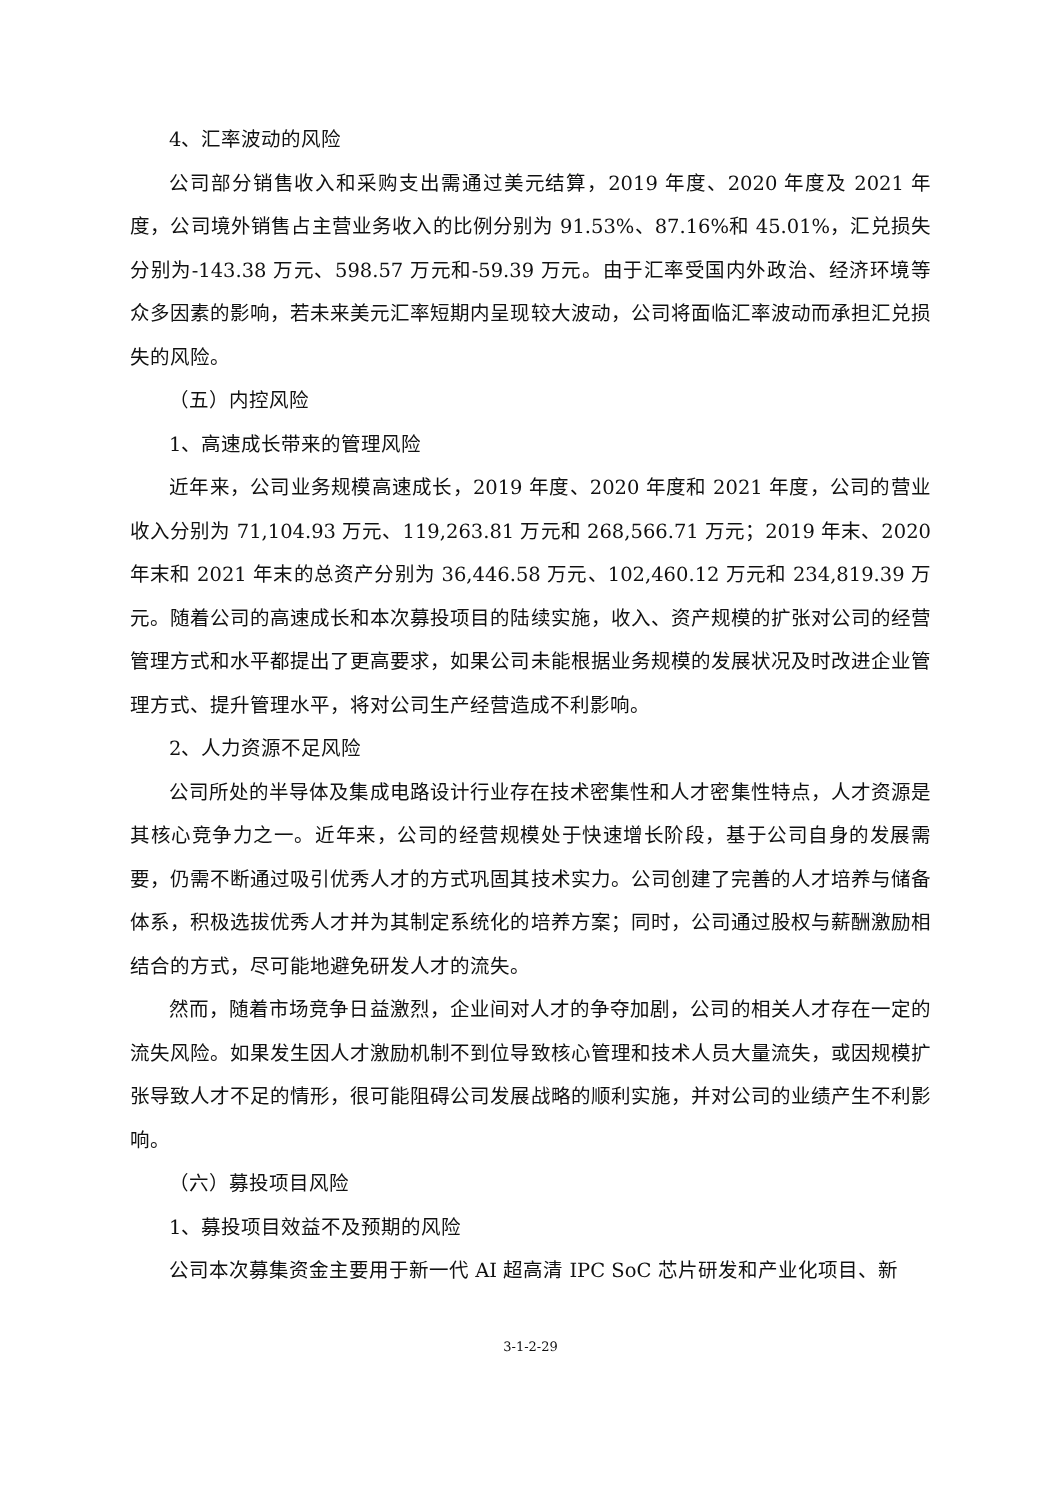4、汇率波动的风险
公司部分销售收入和采购支出需通过美元结算，2019 年度、2020 年度及 2021 年度，公司境外销售占主营业务收入的比例分别为 91.53%、87.16%和 45.01%，汇兑损失分别为-143.38 万元、598.57 万元和-59.39 万元。由于汇率受国内外政治、经济环境等众多因素的影响，若未来美元汇率短期内呈现较大波动，公司将面临汇率波动而承担汇兑损失的风险。
（五）内控风险
1、高速成长带来的管理风险
近年来，公司业务规模高速成长，2019 年度、2020 年度和 2021 年度，公司的营业收入分别为 71,104.93 万元、119,263.81 万元和 268,566.71 万元；2019 年末、2020 年末和 2021 年末的总资产分别为 36,446.58 万元、102,460.12 万元和 234,819.39 万元。随着公司的高速成长和本次募投项目的陆续实施，收入、资产规模的扩张对公司的经营管理方式和水平都提出了更高要求，如果公司未能根据业务规模的发展状况及时改进企业管理方式、提升管理水平，将对公司生产经营造成不利影响。
2、人力资源不足风险
公司所处的半导体及集成电路设计行业存在技术密集性和人才密集性特点，人才资源是其核心竞争力之一。近年来，公司的经营规模处于快速增长阶段，基于公司自身的发展需要，仍需不断通过吸引优秀人才的方式巩固其技术实力。公司创建了完善的人才培养与储备体系，积极选拔优秀人才并为其制定系统化的培养方案；同时，公司通过股权与薪酬激励相结合的方式，尽可能地避免研发人才的流失。
然而，随着市场竞争日益激烈，企业间对人才的争夺加剧，公司的相关人才存在一定的流失风险。如果发生因人才激励机制不到位导致核心管理和技术人员大量流失，或因规模扩张导致人才不足的情形，很可能阻碍公司发展战略的顺利实施，并对公司的业绩产生不利影响。
（六）募投项目风险
1、募投项目效益不及预期的风险
公司本次募集资金主要用于新一代 AI 超高清 IPC SoC 芯片研发和产业化项目、新
3-1-2-29